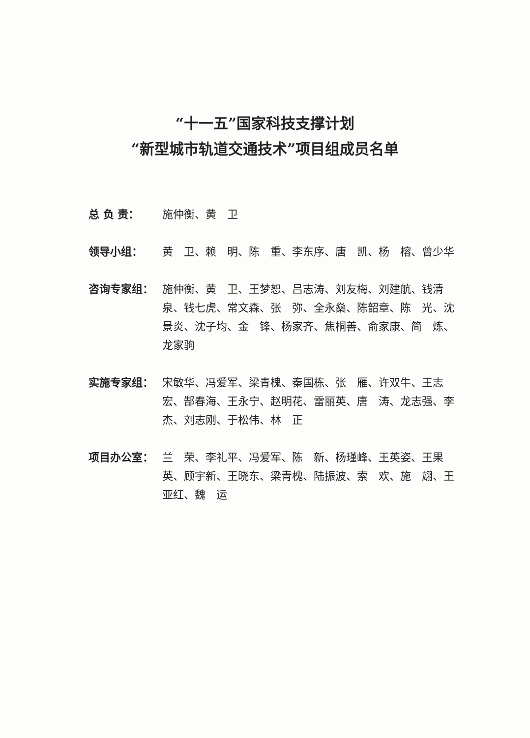“十一五”国家科技支撑计划
“新型城市轨道交通技术”项目组成员名单
总 负 责： 施仲衡、黄　卫
领导小组： 黄　卫、赖　明、陈　重、李东序、唐　凯、杨　榕、曾少华
咨询专家组： 施仲衡、黄　卫、王梦恕、吕志涛、刘友梅、刘建航、钱清泉、钱七虎、常文森、张　弥、全永燊、陈韶章、陈　光、沈景炎、沈子均、金　锋、杨家齐、焦桐善、俞家康、简　炼、龙家驹
实施专家组： 宋敏华、冯爱军、梁青槐、秦国栋、张　雁、许双牛、王志宏、郜春海、王永宁、赵明花、雷丽英、唐　涛、龙志强、李　杰、刘志刚、于松伟、林　正
项目办公室： 兰　荣、李礼平、冯爱军、陈　新、杨瑾峰、王英姿、王果英、顾宇新、王晓东、梁青槐、陆振波、索　欢、施　翃、王亚红、魏　运